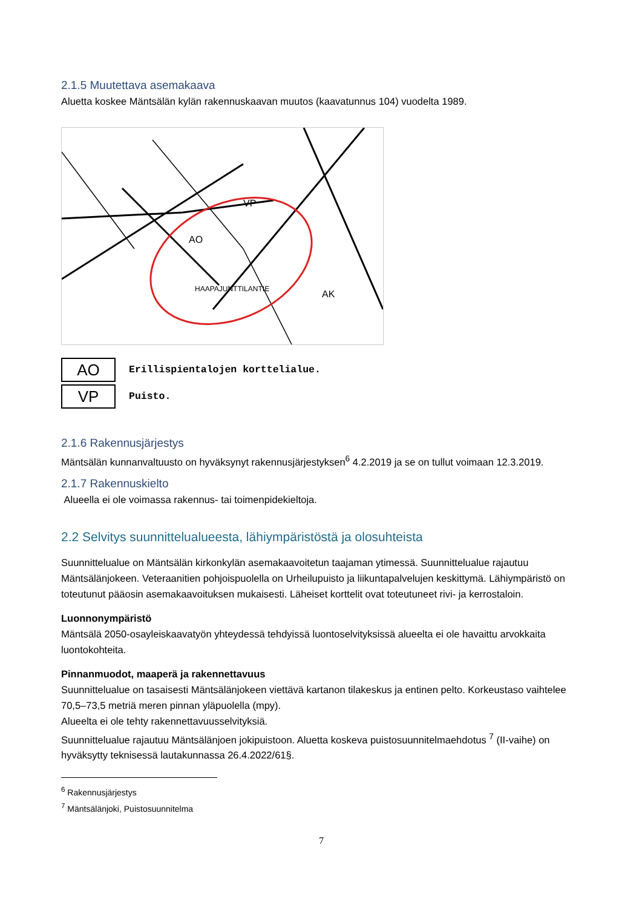2.1.5 Muutettava asemakaava
Aluetta koskee Mäntsälän kylän rakennuskaavan muutos (kaavatunnus 104) vuodelta 1989.
AO
VP
AK
HAAPAJUNTTILANTIE
AO
Erillispientalojen korttelialue.
VP
Puisto.
2.1.6 Rakennusjärjestys
Mäntsälän kunnanvaltuusto on hyväksynyt rakennusjärjestyksen<sup>6</sup> 4.2.2019 ja se on tullut voimaan 12.3.2019.
2.1.7 Rakennuskielto
Alueella ei ole voimassa rakennus- tai toimenpidekieltoja.
2.2 Selvitys suunnittelualueesta, lähiympäristöstä ja olosuhteista
Suunnittelualue on Mäntsälän kirkonkylän asemakaavoitetun taajaman ytimessä. Suunnittelualue rajautuu Mäntsälänjokeen. Veteraanitien pohjoispuolella on Urheilupuisto ja liikuntapalvelujen keskittymä. Lähiympäristö on toteutunut pääosin asemakaavoituksen mukaisesti. Läheiset korttelit ovat toteutuneet rivi- ja kerrostaloin.
Luonnonympäristö
Mäntsälä 2050-osayleiskaavatyön yhteydessä tehdyissä luontoselvityksissä alueelta ei ole havaittu arvokkaita luontokohteita.
Pinnanmuodot, maaperä ja rakennettavuus
Suunnittelualue on tasaisesti Mäntsälänjokeen viettävä kartanon tilakeskus ja entinen pelto. Korkeustaso vaihtelee 70,5–73,5 metriä meren pinnan yläpuolella (mpy).
Alueelta ei ole tehty rakennettavuusselvityksiä.
Suunnittelualue rajautuu Mäntsälänjoen jokipuistoon. Aluetta koskeva puistosuunnitelmaehdotus <sup>7</sup> (II-vaihe) on hyväksytty teknisessä lautakunnassa 26.4.2022/61§.
<sup>6</sup> Rakennusjärjestys
<sup>7</sup> Mäntsälänjoki, Puistosuunnitelma
7